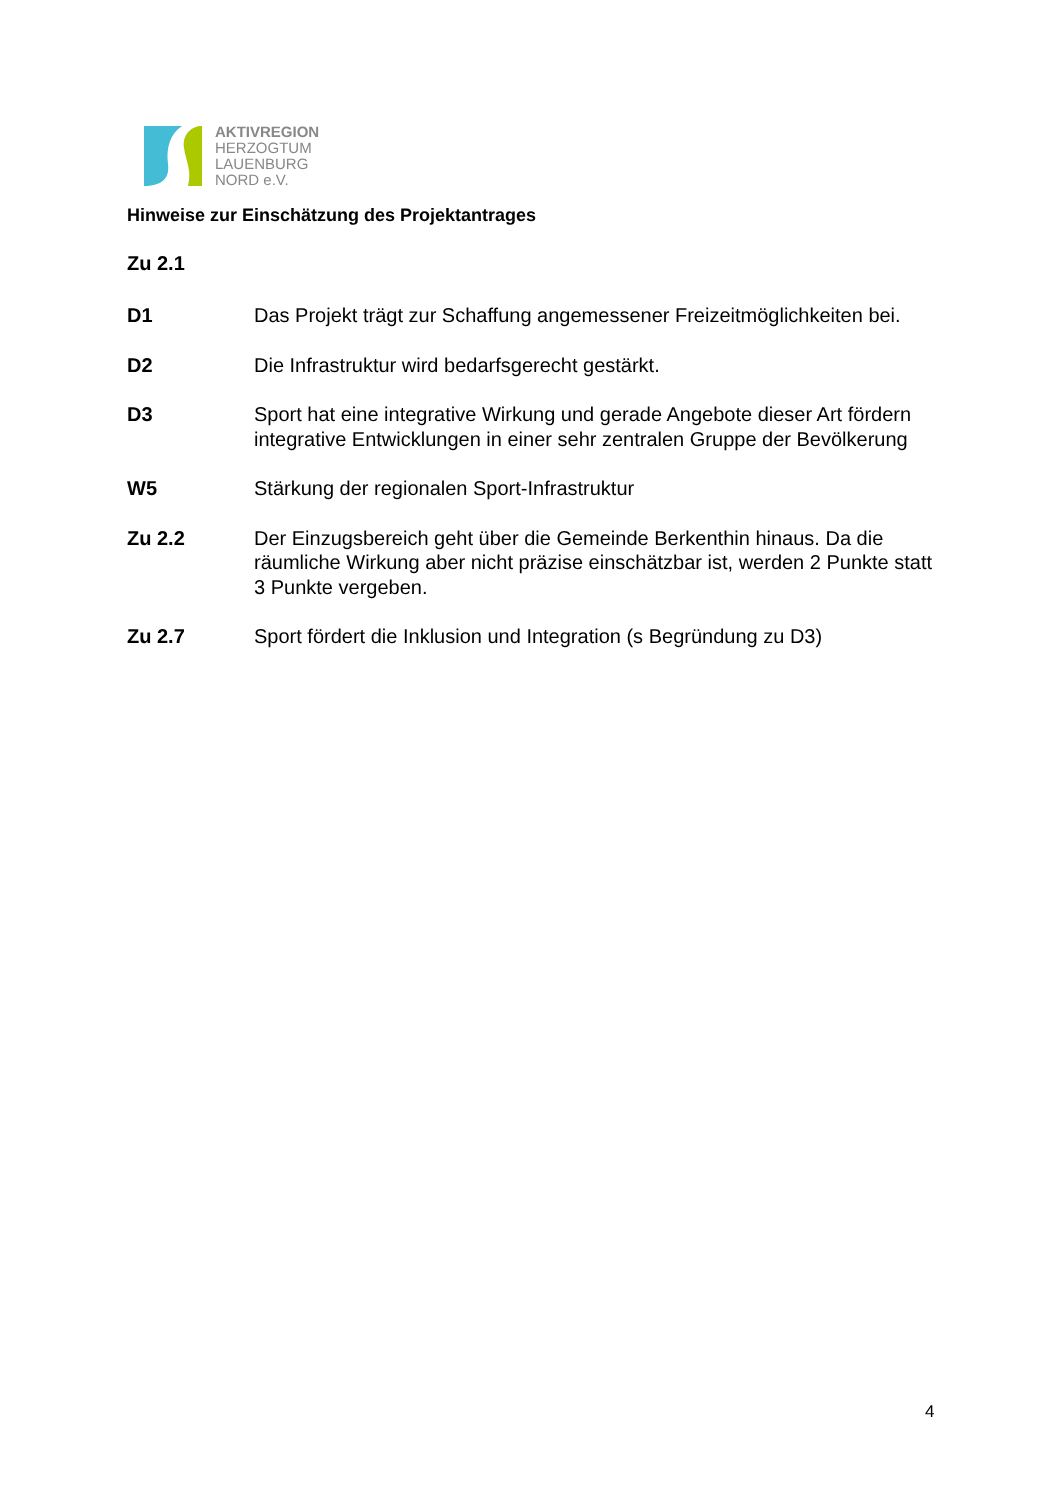AKTIVREGION
HERZOGTUM
LAUENBURG
NORD e.V.
Hinweise zur Einschätzung des Projektantrages
Zu 2.1
D1 Das Projekt trägt zur Schaffung angemessener Freizeitmöglichkeiten bei.
D2 Die Infrastruktur wird bedarfsgerecht gestärkt.
D3 Sport hat eine integrative Wirkung und gerade Angebote dieser Art fördern integrative Entwicklungen in einer sehr zentralen Gruppe der Bevölkerung
W5 Stärkung der regionalen Sport-Infrastruktur
Zu 2.2 Der Einzugsbereich geht über die Gemeinde Berkenthin hinaus. Da die räumliche Wirkung aber nicht präzise einschätzbar ist, werden 2 Punkte statt 3 Punkte vergeben.
Zu 2.7 Sport fördert die Inklusion und Integration (s Begründung zu D3)
4